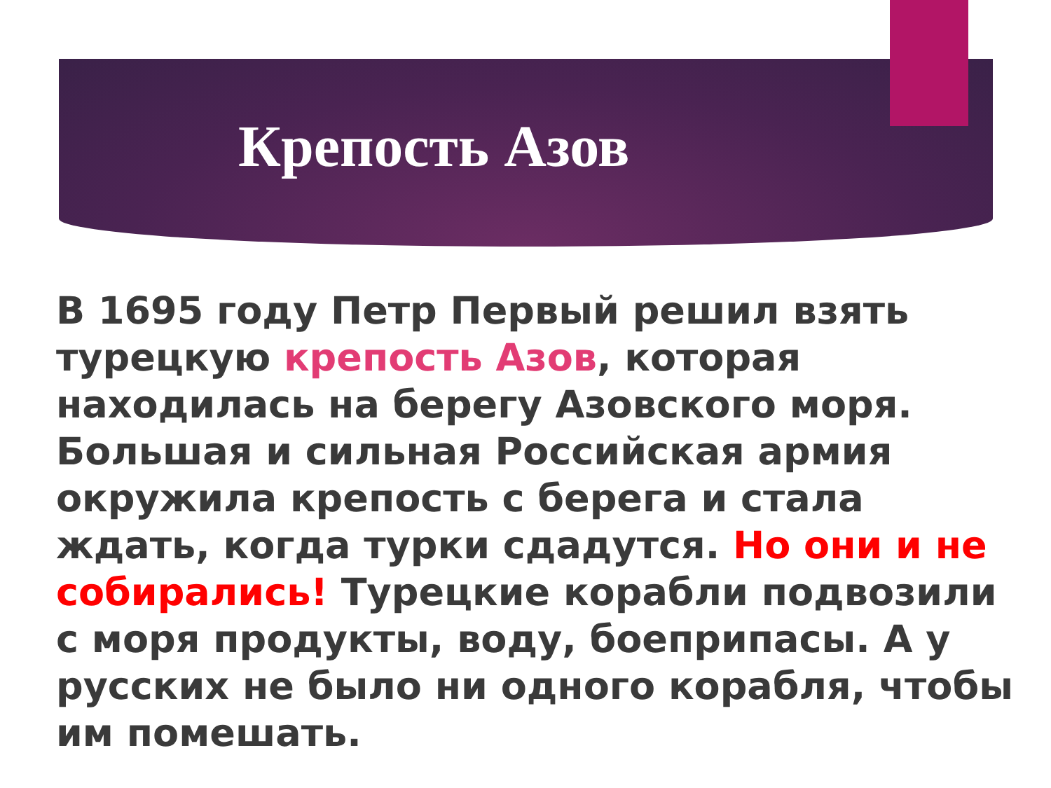Крепость Азов
В 1695 году Петр Первый решил взять турецкую крепость Азов, которая находилась на берегу Азовского моря. Большая и сильная Российская армия окружила крепость с берега и стала ждать, когда турки сдадутся. Но они и не собирались! Турецкие корабли подвозили с моря продукты, воду, боеприпасы. А у русских не было ни одного корабля, чтобы им помешать.